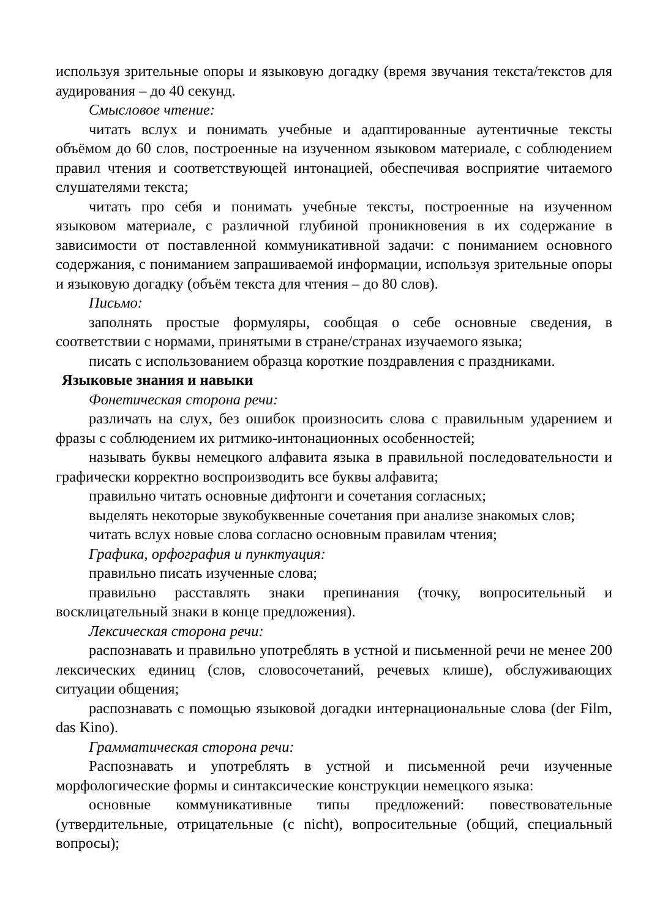используя зрительные опоры и языковую догадку (время звучания текста/текстов для аудирования – до 40 секунд.
Смысловое чтение:
читать вслух и понимать учебные и адаптированные аутентичные тексты объёмом до 60 слов, построенные на изученном языковом материале, с соблюдением правил чтения и соответствующей интонацией, обеспечивая восприятие читаемого слушателями текста;
читать про себя и понимать учебные тексты, построенные на изученном языковом материале, с различной глубиной проникновения в их содержание в зависимости от поставленной коммуникативной задачи: с пониманием основного содержания, с пониманием запрашиваемой информации, используя зрительные опоры и языковую догадку (объём текста для чтения – до 80 слов).
Письмо:
заполнять простые формуляры, сообщая о себе основные сведения, в соответствии с нормами, принятыми в стране/странах изучаемого языка;
писать с использованием образца короткие поздравления с праздниками.
Языковые знания и навыки
Фонетическая сторона речи:
различать на слух, без ошибок произносить слова с правильным ударением и фразы с соблюдением их ритмико-интонационных особенностей;
называть буквы немецкого алфавита языка в правильной последовательности и графически корректно воспроизводить все буквы алфавита;
правильно читать основные дифтонги и сочетания согласных;
выделять некоторые звукобуквенные сочетания при анализе знакомых слов;
читать вслух новые слова согласно основным правилам чтения;
Графика, орфография и пунктуация:
правильно писать изученные слова;
правильно расставлять знаки препинания (точку, вопросительный и восклицательный знаки в конце предложения).
Лексическая сторона речи:
распознавать и правильно употреблять в устной и письменной речи не менее 200 лексических единиц (слов, словосочетаний, речевых клише), обслуживающих ситуации общения;
распознавать с помощью языковой догадки интернациональные слова (der Film, das Kino).
Грамматическая сторона речи:
Распознавать и употреблять в устной и письменной речи изученные морфологические формы и синтаксические конструкции немецкого языка:
основные коммуникативные типы предложений: повествовательные (утвердительные, отрицательные (с nicht), вопросительные (общий, специальный вопросы);